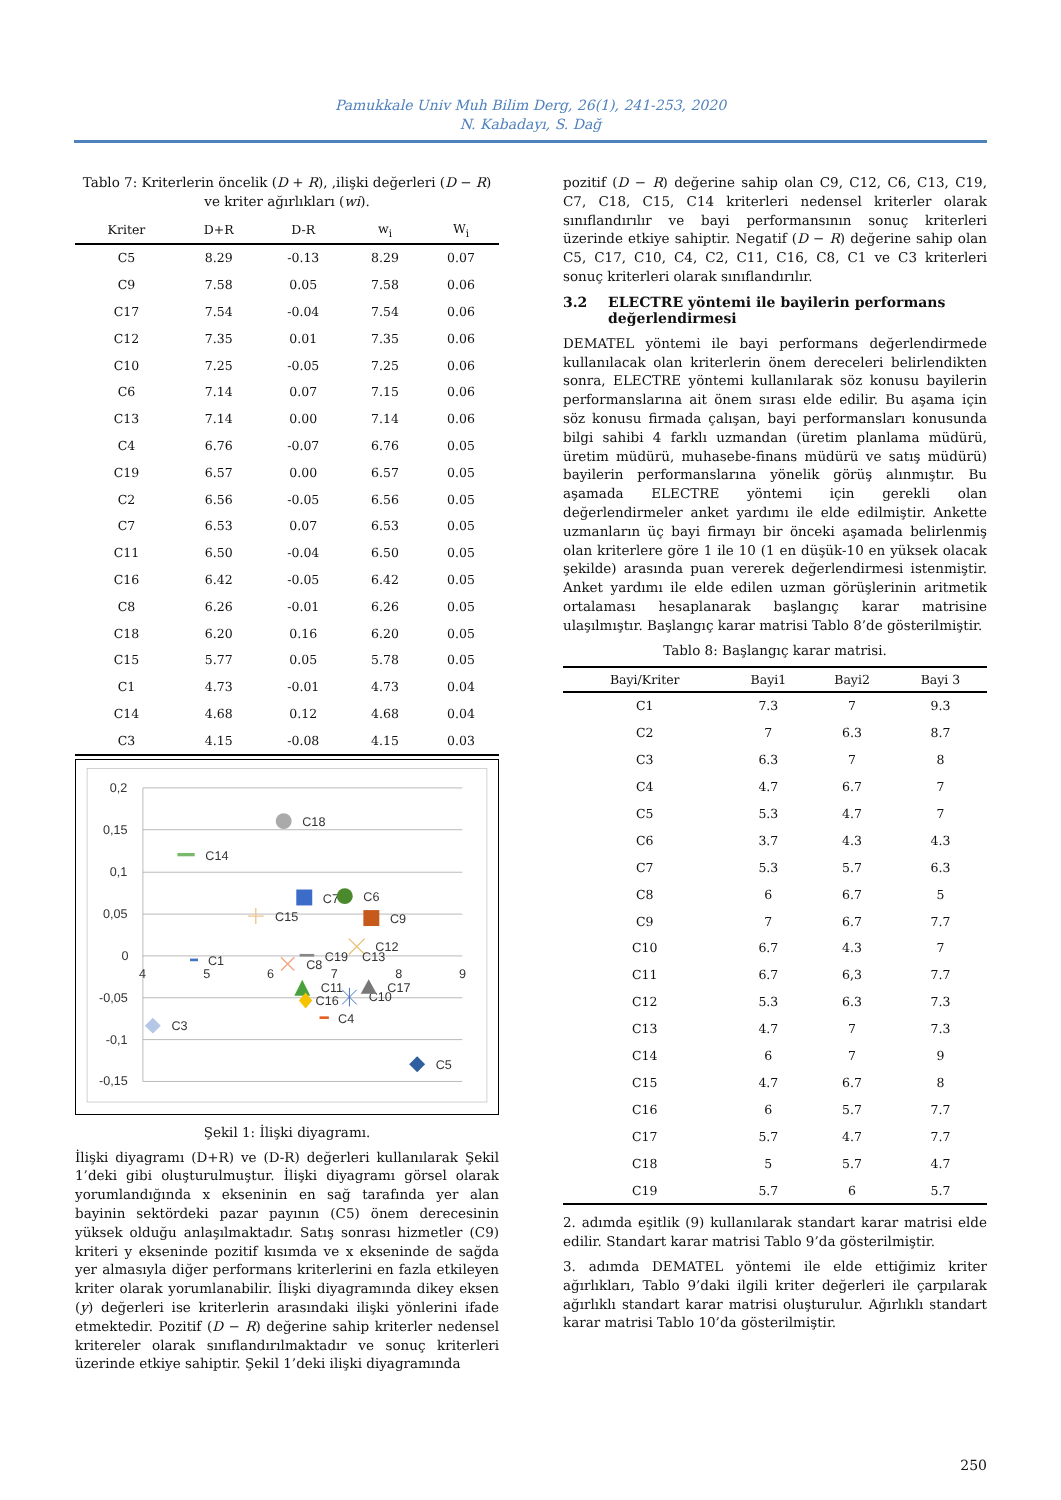Pamukkale Univ Muh Bilim Derg, 26(1), 241-253, 2020
N. Kabadayı, S. Dağ
Tablo 7: Kriterlerin öncelik (D + R), ,ilişki değerleri (D − R) ve kriter ağırlıkları (wi).
| Kriter | D+R | D-R | w<sub>i</sub> | W<sub>i</sub> |
| --- | --- | --- | --- | --- |
| C5 | 8.29 | -0.13 | 8.29 | 0.07 |
| C9 | 7.58 | 0.05 | 7.58 | 0.06 |
| C17 | 7.54 | -0.04 | 7.54 | 0.06 |
| C12 | 7.35 | 0.01 | 7.35 | 0.06 |
| C10 | 7.25 | -0.05 | 7.25 | 0.06 |
| C6 | 7.14 | 0.07 | 7.15 | 0.06 |
| C13 | 7.14 | 0.00 | 7.14 | 0.06 |
| C4 | 6.76 | -0.07 | 6.76 | 0.05 |
| C19 | 6.57 | 0.00 | 6.57 | 0.05 |
| C2 | 6.56 | -0.05 | 6.56 | 0.05 |
| C7 | 6.53 | 0.07 | 6.53 | 0.05 |
| C11 | 6.50 | -0.04 | 6.50 | 0.05 |
| C16 | 6.42 | -0.05 | 6.42 | 0.05 |
| C8 | 6.26 | -0.01 | 6.26 | 0.05 |
| C18 | 6.20 | 0.16 | 6.20 | 0.05 |
| C15 | 5.77 | 0.05 | 5.78 | 0.05 |
| C1 | 4.73 | -0.01 | 4.73 | 0.04 |
| C14 | 4.68 | 0.12 | 4.68 | 0.04 |
| C3 | 4.15 | -0.08 | 4.15 | 0.03 |
0,2
0,15
0,1
0,05
0
-0,05
-0,1
-0,15
4
5
6
7
8
9
C18
C14
C7
C6
C15
C9
C12
C1
C8
C19
C13
C11
C16
C10
C17
C4
C3
C5
Şekil 1: İlişki diyagramı.
İlişki diyagramı (D+R) ve (D-R) değerleri kullanılarak Şekil 1’deki gibi oluşturulmuştur. İlişki diyagramı görsel olarak yorumlandığında x ekseninin en sağ tarafında yer alan bayinin sektördeki pazar payının (C5) önem derecesinin yüksek olduğu anlaşılmaktadır. Satış sonrası hizmetler (C9) kriteri y ekseninde pozitif kısımda ve x ekseninde de sağda yer almasıyla diğer performans kriterlerini en fazla etkileyen kriter olarak yorumlanabilir. İlişki diyagramında dikey eksen (y) değerleri ise kriterlerin arasındaki ilişki yönlerini ifade etmektedir. Pozitif (D − R) değerine sahip kriterler nedensel kritereler olarak sınıflandırılmaktadır ve sonuç kriterleri üzerinde etkiye sahiptir. Şekil 1’deki ilişki diyagramında
pozitif (D − R) değerine sahip olan C9, C12, C6, C13, C19, C7, C18, C15, C14 kriterleri nedensel kriterler olarak sınıflandırılır ve bayi performansının sonuç kriterleri üzerinde etkiye sahiptir. Negatif (D − R) değerine sahip olan C5, C17, C10, C4, C2, C11, C16, C8, C1 ve C3 kriterleri sonuç kriterleri olarak sınıflandırılır.
3.2 ELECTRE yöntemi ile bayilerin performans değerlendirmesi
DEMATEL yöntemi ile bayi performans değerlendirmede kullanılacak olan kriterlerin önem dereceleri belirlendikten sonra, ELECTRE yöntemi kullanılarak söz konusu bayilerin performanslarına ait önem sırası elde edilir. Bu aşama için söz konusu firmada çalışan, bayi performansları konusunda bilgi sahibi 4 farklı uzmandan (üretim planlama müdürü, üretim müdürü, muhasebe-finans müdürü ve satış müdürü) bayilerin performanslarına yönelik görüş alınmıştır. Bu aşamada ELECTRE yöntemi için gerekli olan değerlendirmeler anket yardımı ile elde edilmiştir. Ankette uzmanların üç bayi firmayı bir önceki aşamada belirlenmiş olan kriterlere göre 1 ile 10 (1 en düşük-10 en yüksek olacak şekilde) arasında puan vererek değerlendirmesi istenmiştir. Anket yardımı ile elde edilen uzman görüşlerinin aritmetik ortalaması hesaplanarak başlangıç karar matrisine ulaşılmıştır. Başlangıç karar matrisi Tablo 8’de gösterilmiştir.
Tablo 8: Başlangıç karar matrisi.
| Bayi/Kriter | Bayi1 | Bayi2 | Bayi 3 |
| --- | --- | --- | --- |
| C1 | 7.3 | 7 | 9.3 |
| C2 | 7 | 6.3 | 8.7 |
| C3 | 6.3 | 7 | 8 |
| C4 | 4.7 | 6.7 | 7 |
| C5 | 5.3 | 4.7 | 7 |
| C6 | 3.7 | 4.3 | 4.3 |
| C7 | 5.3 | 5.7 | 6.3 |
| C8 | 6 | 6.7 | 5 |
| C9 | 7 | 6.7 | 7.7 |
| C10 | 6.7 | 4.3 | 7 |
| C11 | 6.7 | 6,3 | 7.7 |
| C12 | 5.3 | 6.3 | 7.3 |
| C13 | 4.7 | 7 | 7.3 |
| C14 | 6 | 7 | 9 |
| C15 | 4.7 | 6.7 | 8 |
| C16 | 6 | 5.7 | 7.7 |
| C17 | 5.7 | 4.7 | 7.7 |
| C18 | 5 | 5.7 | 4.7 |
| C19 | 5.7 | 6 | 5.7 |
2. adımda eşitlik (9) kullanılarak standart karar matrisi elde edilir. Standart karar matrisi Tablo 9’da gösterilmiştir.
3. adımda DEMATEL yöntemi ile elde ettiğimiz kriter ağırlıkları, Tablo 9’daki ilgili kriter değerleri ile çarpılarak ağırlıklı standart karar matrisi oluşturulur. Ağırlıklı standart karar matrisi Tablo 10’da gösterilmiştir.
250